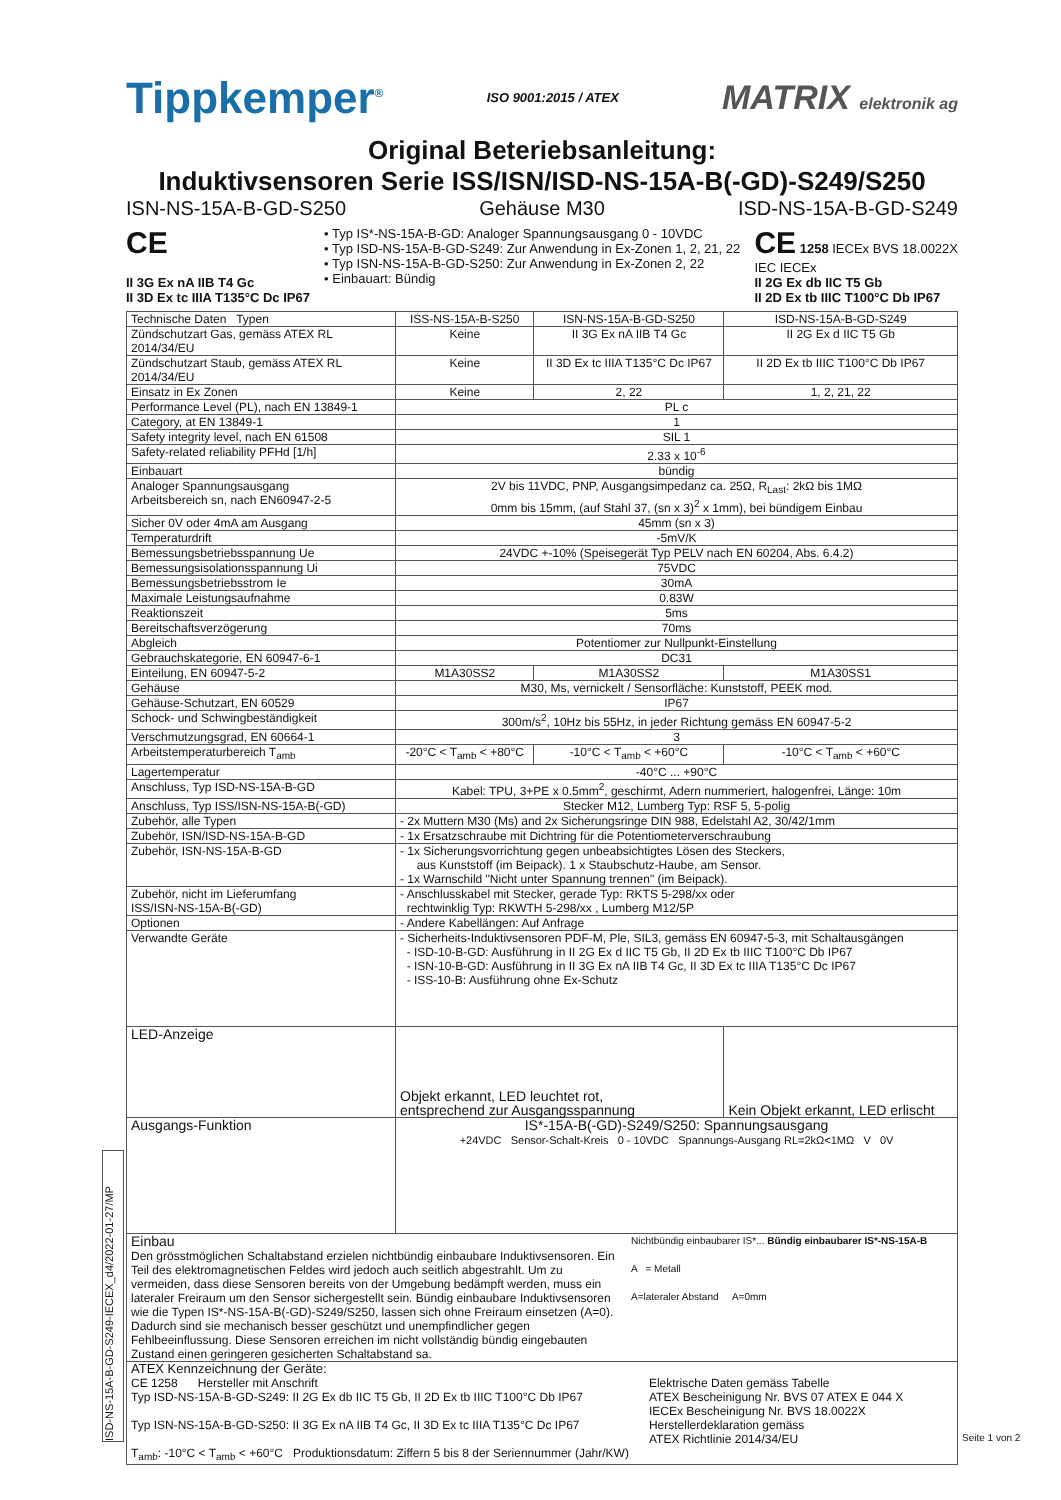Tippkemper<sup>®</sup> ISO 9001:2015 / ATEX MATRIX elektronik ag
Original Beteriebsanleitung:
Induktivsensoren Serie ISS/ISN/ISD-NS-15A-B(-GD)-S249/S250
ISN-NS-15A-B-GD-S250 Gehäuse M30 ISD-NS-15A-B-GD-S249
CE
II 3G Ex nA IIB T4 Gc
II 3D Ex tc IIIA T135°C Dc IP67
• Typ IS*-NS-15A-B-GD: Analoger Spannungsausgang 0 - 10VDC
• Typ ISD-NS-15A-B-GD-S249: Zur Anwendung in Ex-Zonen 1, 2, 21, 22
• Typ ISN-NS-15A-B-GD-S250: Zur Anwendung in Ex-Zonen 2, 22
• Einbauart: Bündig
CE 1258 IECEx BVS 18.0022X
IEC IECEx
II 2G Ex db IIC T5 Gb
II 2D Ex tb IIIC T100°C Db IP67
| Technische Daten Typen | ISS-NS-15A-B-S250 | ISN-NS-15A-B-GD-S250 | ISD-NS-15A-B-GD-S249 |
| --- | --- | --- | --- |
| Zündschutzart Gas, gemäss ATEX RL 2014/34/EU | Keine | II 3G Ex nA IIB T4 Gc | II 2G Ex d IIC T5 Gb |
| Zündschutzart Staub, gemäss ATEX RL 2014/34/EU | Keine | II 3D Ex tc IIIA T135°C Dc IP67 | II 2D Ex tb IIIC T100°C Db IP67 |
| Einsatz in Ex Zonen | Keine | 2, 22 | 1, 2, 21, 22 |
| Performance Level (PL), nach EN 13849-1 | PL c | | |
| Category, at EN 13849-1 | 1 | | |
| Safety integrity level, nach EN 61508 | SIL 1 | | |
| Safety-related reliability PFHd [1/h] | 2.33 x 10<sup>-6</sup> | | |
| Einbauart | bündig | | |
| Analoger Spannungsausgang Arbeitsbereich sn, nach EN60947-2-5 | 2V bis 11VDC, PNP, Ausgangsimpedanz ca. 25Ω, R<sub>Last</sub>: 2kΩ bis 1MΩ 0mm bis 15mm, (auf Stahl 37, (sn x 3)<sup>2</sup> x 1mm), bei bündigem Einbau | | |
| Sicher 0V oder 4mA am Ausgang | 45mm (sn x 3) | | |
| Temperaturdrift | -5mV/K | | |
| Bemessungsbetriebsspannung Ue | 24VDC +-10% (Speisegerät Typ PELV nach EN 60204, Abs. 6.4.2) | | |
| Bemessungsisolationsspannung Ui | 75VDC | | |
| Bemessungsbetriebsstrom Ie | 30mA | | |
| Maximale Leistungsaufnahme | 0.83W | | |
| Reaktionszeit | 5ms | | |
| Bereitschaftsverzögerung | 70ms | | |
| Abgleich | Potentiomer zur Nullpunkt-Einstellung | | |
| Gebrauchskategorie, EN 60947-6-1 | DC31 | | |
| Einteilung, EN 60947-5-2 | M1A30SS2 | M1A30SS2 | M1A30SS1 |
| Gehäuse | M30, Ms, vernickelt / Sensorfläche: Kunststoff, PEEK mod. | | |
| Gehäuse-Schutzart, EN 60529 | IP67 | | |
| Schock- und Schwingbeständigkeit | 300m/s<sup>2</sup>, 10Hz bis 55Hz, in jeder Richtung gemäss EN 60947-5-2 | | |
| Verschmutzungsgrad, EN 60664-1 | 3 | | |
| Arbeitstemperaturbereich T<sub>amb</sub> | -20°C < T<sub>amb</sub> < +80°C | -10°C < T<sub>amb</sub> < +60°C | -10°C < T<sub>amb</sub> < +60°C |
| Lagertemperatur | -40°C ... +90°C | | |
| Anschluss, Typ ISD-NS-15A-B-GD | Kabel: TPU, 3+PE x 0.5mm<sup>2</sup>, geschirmt, Adern nummeriert, halogenfrei, Länge: 10m | | |
| Anschluss, Typ ISS/ISN-NS-15A-B(-GD) | Stecker M12, Lumberg Typ: RSF 5, 5-polig | | |
| Zubehör, alle Typen | - 2x Muttern M30 (Ms) and 2x Sicherungsringe DIN 988, Edelstahl A2, 30/42/1mm | | |
| Zubehör, ISN/ISD-NS-15A-B-GD | - 1x Ersatzschraube mit Dichtring für die Potentiometerverschraubung | | |
| Zubehör, ISN-NS-15A-B-GD | - 1x Sicherungsvorrichtung gegen unbeabsichtigtes Lösen des Steckers, aus Kunststoff (im Beipack). 1 x Staubschutz-Haube, am Sensor. - 1x Warnschild "Nicht unter Spannung trennen" (im Beipack). | | |
| Zubehör, nicht im Lieferumfang ISS/ISN-NS-15A-B(-GD) | - Anschlusskabel mit Stecker, gerade Typ: RKTS 5-298/xx oder rechtwinklig Typ: RKWTH 5-298/xx , Lumberg M12/5P | | |
| Optionen | - Andere Kabellängen: Auf Anfrage | | |
| Verwandte Geräte | - Sicherheits-Induktivsensoren PDF-M, Ple, SIL3, gemäss EN 60947-5-3, mit Schaltausgängen - ISD-10-B-GD: Ausführung in II 2G Ex d IIC T5 Gb, II 2D Ex tb IIIC T100°C Db IP67 - ISN-10-B-GD: Ausführung in II 3G Ex nA IIB T4 Gc, II 3D Ex tc IIIA T135°C Dc IP67 - ISS-10-B: Ausführung ohne Ex-Schutz | | |
| LED-Anzeige | Objekt erkannt, LED leuchtet rot, entsprechend zur Ausgangsspannung | | Kein Objekt erkannt, LED erlischt |
| Ausgangs-Funktion | IS*-15A-B(-GD)-S249/S250: Spannungsausgang +24VDC Sensor-Schalt-Kreis 0 - 10VDC Spannungs-Ausgang RL=2kΩ<1MΩ V 0V | | |
| Einbau Den grösstmöglichen Schaltabstand erzielen nichtbündig einbaubare Induktivsensoren. Ein Teil des elektromagnetischen Feldes wird jedoch auch seitlich abgestrahlt. Um zu vermeiden, dass diese Sensoren bereits von der Umgebung bedämpft werden, muss ein lateraler Freiraum um den Sensor sichergestellt sein. Bündig einbaubare Induktivsensoren wie die Typen IS*-NS-15A-B(-GD)-S249/S250, lassen sich ohne Freiraum einsetzen (A=0). Dadurch sind sie mechanisch besser geschützt und unempfindlicher gegen Fehlbeeinflussung. Diese Sensoren erreichen im nicht vollständig bündig eingebauten Zustand einen geringeren gesicherten Schaltabstand sa. Nichtbündig einbaubarer IS*... Bündig einbaubarer IS*-NS-15A-B A = Metall A=lateraler Abstand A=0mm | | | |
| ATEX Kennzeichnung der Geräte: CE 1258 Hersteller mit Anschrift Typ ISD-NS-15A-B-GD-S249: II 2G Ex db IIC T5 Gb, II 2D Ex tb IIIC T100°C Db IP67 Typ ISN-NS-15A-B-GD-S250: II 3G Ex nA IIB T4 Gc, II 3D Ex tc IIIA T135°C Dc IP67 T<sub>amb</sub>: -10°C < T<sub>amb</sub> < +60°C Produktionsdatum: Ziffern 5 bis 8 der Seriennummer (Jahr/KW) Elektrische Daten gemäss Tabelle ATEX Bescheinigung Nr. BVS 07 ATEX E 044 X IECEx Bescheinigung Nr. BVS 18.0022X Herstellerdeklaration gemäss ATEX Richtlinie 2014/34/EU | | | |
ISD-NS-15A-B-GD-S249-IECEX_d4/2022-01-27/MP
Seite 1 von 2